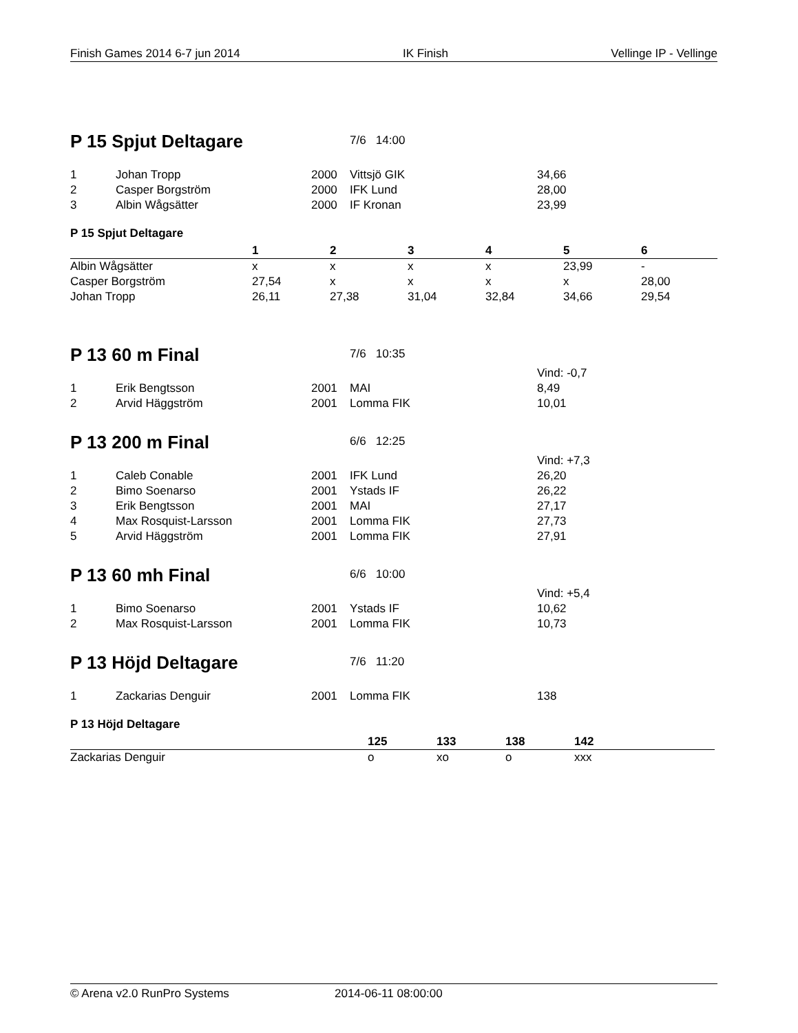Finish Games 2014 6-7 jun 2014 IK Finish Vellinge IP - Vellinge
P 15 Spjut Deltagare
7/6 14:00
| 1 | Johan Tropp | 2000 | Vittsjö GIK | 34,66 |
| 2 | Casper Borgström | 2000 | IFK Lund | 28,00 |
| 3 | Albin Wågsätter | 2000 | IF Kronan | 23,99 |
P 15 Spjut Deltagare
| | 1 | 2 | 3 | 4 | 5 | 6 |
| --- | --- | --- | --- | --- | --- | --- |
| Albin Wågsätter | x | x | x | x | 23,99 | - |
| Casper Borgström | 27,54 | x | x | x | x | 28,00 |
| Johan Tropp | 26,11 | 27,38 | 31,04 | 32,84 | 34,66 | 29,54 |
P 13 60 m Final
7/6 10:35
| | | | | Vind: -0,7 |
| 1 | Erik Bengtsson | 2001 | MAI | 8,49 |
| 2 | Arvid Häggström | 2001 | Lomma FIK | 10,01 |
P 13 200 m Final
6/6 12:25
| | | | | Vind: +7,3 |
| 1 | Caleb Conable | 2001 | IFK Lund | 26,20 |
| 2 | Bimo Soenarso | 2001 | Ystads IF | 26,22 |
| 3 | Erik Bengtsson | 2001 | MAI | 27,17 |
| 4 | Max Rosquist-Larsson | 2001 | Lomma FIK | 27,73 |
| 5 | Arvid Häggström | 2001 | Lomma FIK | 27,91 |
P 13 60 mh Final
6/6 10:00
| | | | | Vind: +5,4 |
| 1 | Bimo Soenarso | 2001 | Ystads IF | 10,62 |
| 2 | Max Rosquist-Larsson | 2001 | Lomma FIK | 10,73 |
P 13 Höjd Deltagare
7/6 11:20
| 1 | Zackarias Denguir | 2001 | Lomma FIK | 138 |
P 13 Höjd Deltagare
| | 125 | 133 | 138 | 142 |
| --- | --- | --- | --- | --- |
| Zackarias Denguir | o | xo | o | xxx |
© Arena v2.0 RunPro Systems 2014-06-11 08:00:00